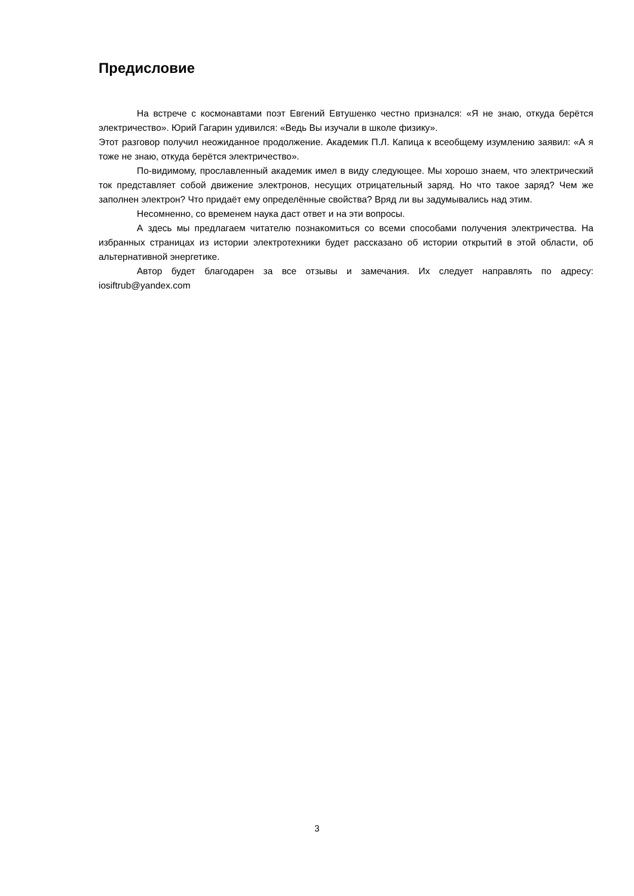Предисловие
На встрече с космонавтами поэт Евгений Евтушенко честно признался: «Я не знаю, откуда берётся электричество». Юрий Гагарин удивился: «Ведь Вы изучали в школе физику».
Этот разговор получил неожиданное продолжение. Академик П.Л. Капица к всеобщему изумлению заявил: «А я тоже не знаю, откуда берётся электричество».
По-видимому, прославленный академик имел в виду следующее. Мы хорошо знаем, что электрический ток представляет собой движение электронов, несущих отрицательный заряд. Но что такое заряд? Чем же заполнен электрон? Что придаёт ему определённые свойства? Вряд ли вы задумывались над этим.
Несомненно, со временем наука даст ответ и на эти вопросы.
А здесь мы предлагаем читателю познакомиться со всеми способами получения электричества. На избранных страницах из истории электротехники будет рассказано об истории открытий в этой области, об альтернативной энергетике.
Автор будет благодарен за все отзывы и замечания. Их следует направлять по адресу: iosiftrub@yandex.com
3